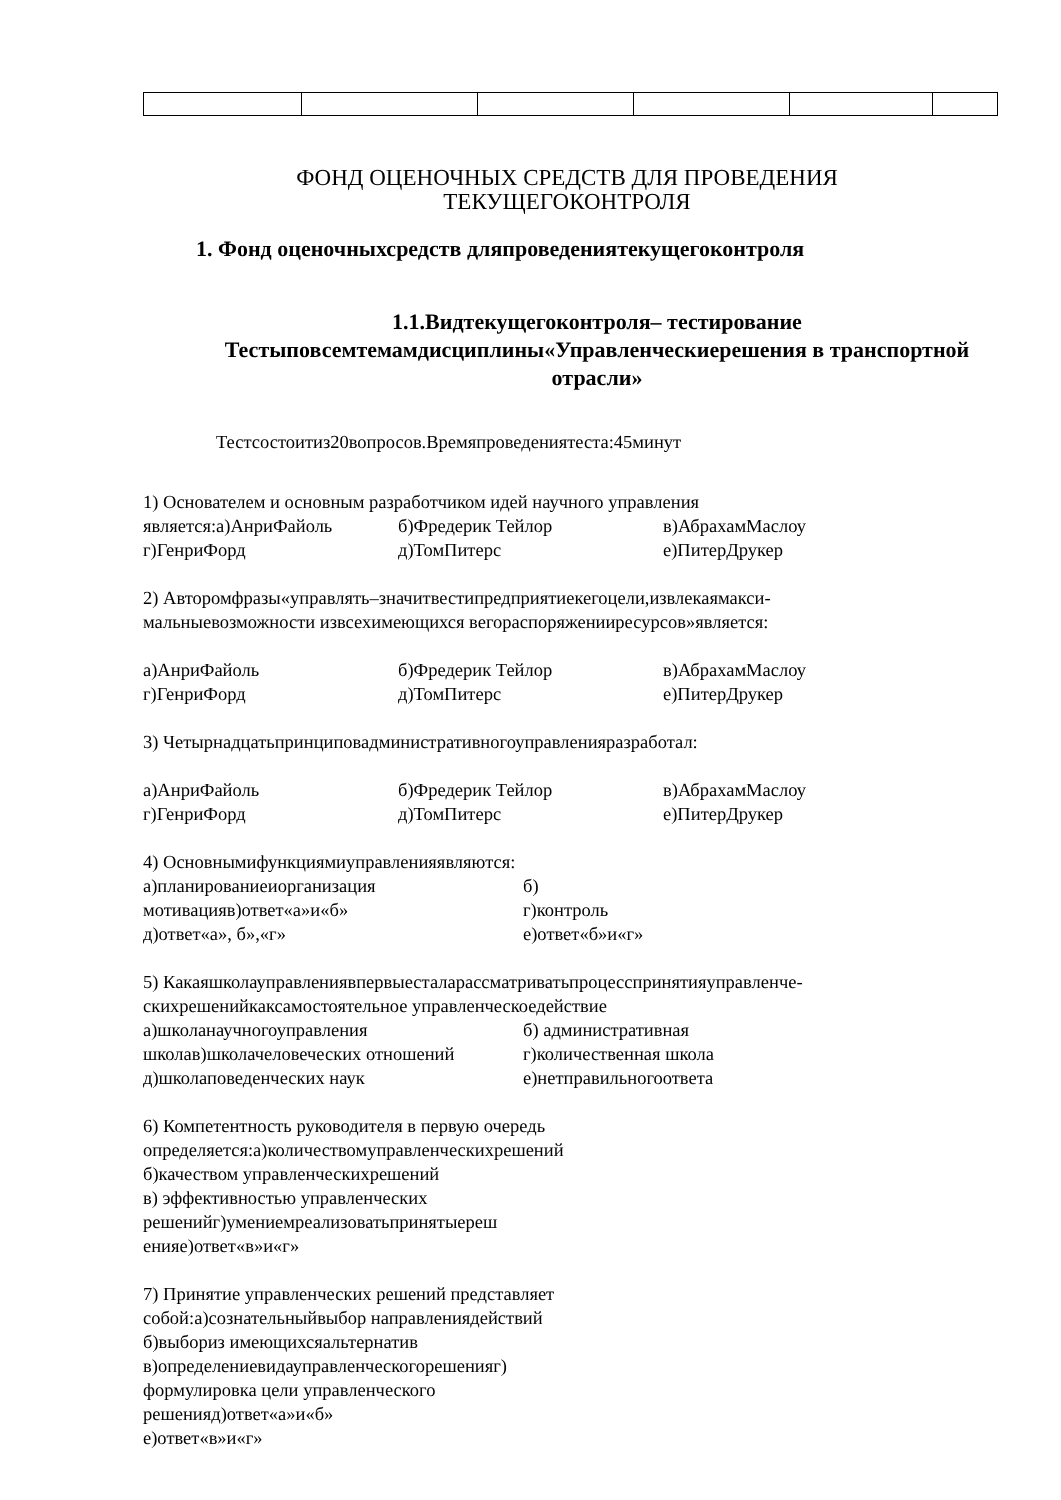ФОНД ОЦЕНОЧНЫХ СРЕДСТВ ДЛЯ ПРОВЕДЕНИЯ
ТЕКУЩЕГОКОНТРОЛЯ
1. Фонд оценочныхсредств дляпроведениятекущегоконтроля
1.1.Видтекущегоконтроля– тестирование
Тестыповсемтемамдисциплины«Управленческиерешения в транспортной отрасли»
Тестсостоитиз20вопросов.Времяпроведениятеста:45минут
1) Основателем и основным разработчиком идей научного управления
является:а)АнриФайоль б)Фредерик Тейлор в)АбрахамМаслоу г)ГенриФорд д)ТомПитерс е)ПитерДрукер
2) Авторомфразы«управлять–значитвестипредприятиекегоцели,извлекаямакси-
мальныевозможности извсехимеющихся вегораспоряженииресурсов»является:
а)АнриФайоль б)Фредерик Тейлор в)АбрахамМаслоу г)ГенриФорд д)ТомПитерс е)ПитерДрукер
3) Четырнадцатьпринциповадминистративногоуправленияразработал:
а)АнриФайоль б)Фредерик Тейлор в)АбрахамМаслоу г)ГенриФорд д)ТомПитерс е)ПитерДрукер
4) Основнымифункциямиуправленияявляются:
а)планированиеиорганизация б) мотивацияв)ответ«а»и«б» г)контроль д)ответ«а», б»,«г» е)ответ«б»и«г»
5) Какаяшколауправлениявпервыесталарассматриватьпроцесспринятияуправленче-
скихрешенийкаксамостоятельное управленческоедействие
а)школанаучногоуправления б) административная школав)школачеловеческих отношений г)количественная школа д)школаповеденческих наук е)нетправильногоответа
6) Компетентность руководителя в первую очередь
определяется:а)количествомуправленческихрешений
б)качеством управленческихрешений
в) эффективностью управленческих
решенийг)умениемреализоватьпринятыереш
енияе)ответ«в»и«г»
7) Принятие управленческих решений представляет
собой:а)сознательныйвыбор направлениядействий
б)выбориз имеющихсяальтернатив
в)определениевидауправленческогорешенияг)
формулировка цели управленческого
решенияд)ответ«а»и«б»
е)ответ«в»и«г»